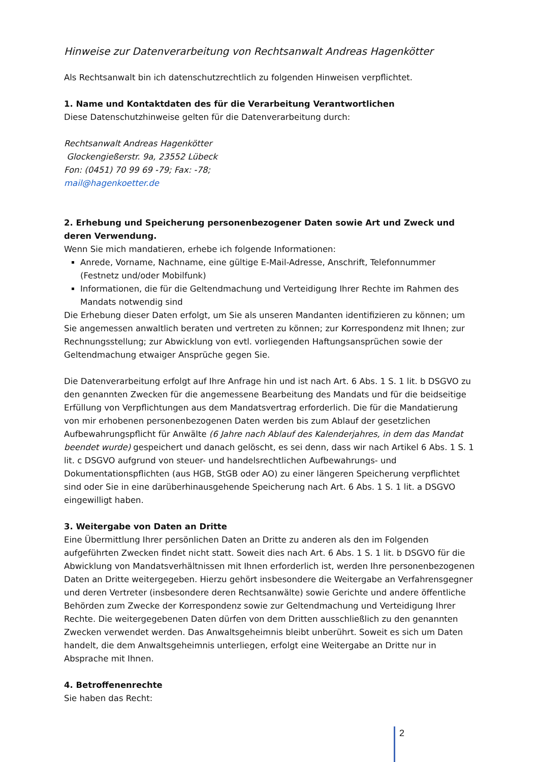Hinweise zur Datenverarbeitung von Rechtsanwalt Andreas Hagenkötter
Als Rechtsanwalt bin ich datenschutzrechtlich zu folgenden Hinweisen verpflichtet.
1. Name und Kontaktdaten des für die Verarbeitung Verantwortlichen
Diese Datenschutzhinweise gelten für die Datenverarbeitung durch:
Rechtsanwalt Andreas Hagenkötter
Glockengießerstr. 9a, 23552 Lübeck
Fon: (0451) 70 99 69 -79; Fax: -78;
mail@hagenkoetter.de
2. Erhebung und Speicherung personenbezogener Daten sowie Art und Zweck und deren Verwendung.
Wenn Sie mich mandatieren, erhebe ich folgende Informationen:
Anrede, Vorname, Nachname, eine gültige E-Mail-Adresse, Anschrift, Telefonnummer (Festnetz und/oder Mobilfunk)
Informationen, die für die Geltendmachung und Verteidigung Ihrer Rechte im Rahmen des Mandats notwendig sind
Die Erhebung dieser Daten erfolgt, um Sie als unseren Mandanten identifizieren zu können; um Sie angemessen anwaltlich beraten und vertreten zu können; zur Korrespondenz mit Ihnen; zur Rechnungsstellung; zur Abwicklung von evtl. vorliegenden Haftungsansprüchen sowie der Geltendmachung etwaiger Ansprüche gegen Sie.
Die Datenverarbeitung erfolgt auf Ihre Anfrage hin und ist nach Art. 6 Abs. 1 S. 1 lit. b DSGVO zu den genannten Zwecken für die angemessene Bearbeitung des Mandats und für die beidseitige Erfüllung von Verpflichtungen aus dem Mandatsvertrag erforderlich. Die für die Mandatierung von mir erhobenen personenbezogenen Daten werden bis zum Ablauf der gesetzlichen Aufbewahrungspflicht für Anwälte (6 Jahre nach Ablauf des Kalenderjahres, in dem das Mandat beendet wurde) gespeichert und danach gelöscht, es sei denn, dass wir nach Artikel 6 Abs. 1 S. 1 lit. c DSGVO aufgrund von steuer- und handelsrechtlichen Aufbewahrungs- und Dokumentationspflichten (aus HGB, StGB oder AO) zu einer längeren Speicherung verpflichtet sind oder Sie in eine darüberhinausgehende Speicherung nach Art. 6 Abs. 1 S. 1 lit. a DSGVO eingewilligt haben.
3. Weitergabe von Daten an Dritte
Eine Übermittlung Ihrer persönlichen Daten an Dritte zu anderen als den im Folgenden aufgeführten Zwecken findet nicht statt. Soweit dies nach Art. 6 Abs. 1 S. 1 lit. b DSGVO für die Abwicklung von Mandatsverhältnissen mit Ihnen erforderlich ist, werden Ihre personenbezogenen Daten an Dritte weitergegeben. Hierzu gehört insbesondere die Weitergabe an Verfahrensgegner und deren Vertreter (insbesondere deren Rechtsanwälte) sowie Gerichte und andere öffentliche Behörden zum Zwecke der Korrespondenz sowie zur Geltendmachung und Verteidigung Ihrer Rechte. Die weitergegebenen Daten dürfen von dem Dritten ausschließlich zu den genannten Zwecken verwendet werden. Das Anwaltsgeheimnis bleibt unberührt. Soweit es sich um Daten handelt, die dem Anwaltsgeheimnis unterliegen, erfolgt eine Weitergabe an Dritte nur in Absprache mit Ihnen.
4. Betroffenenrechte
Sie haben das Recht:
2